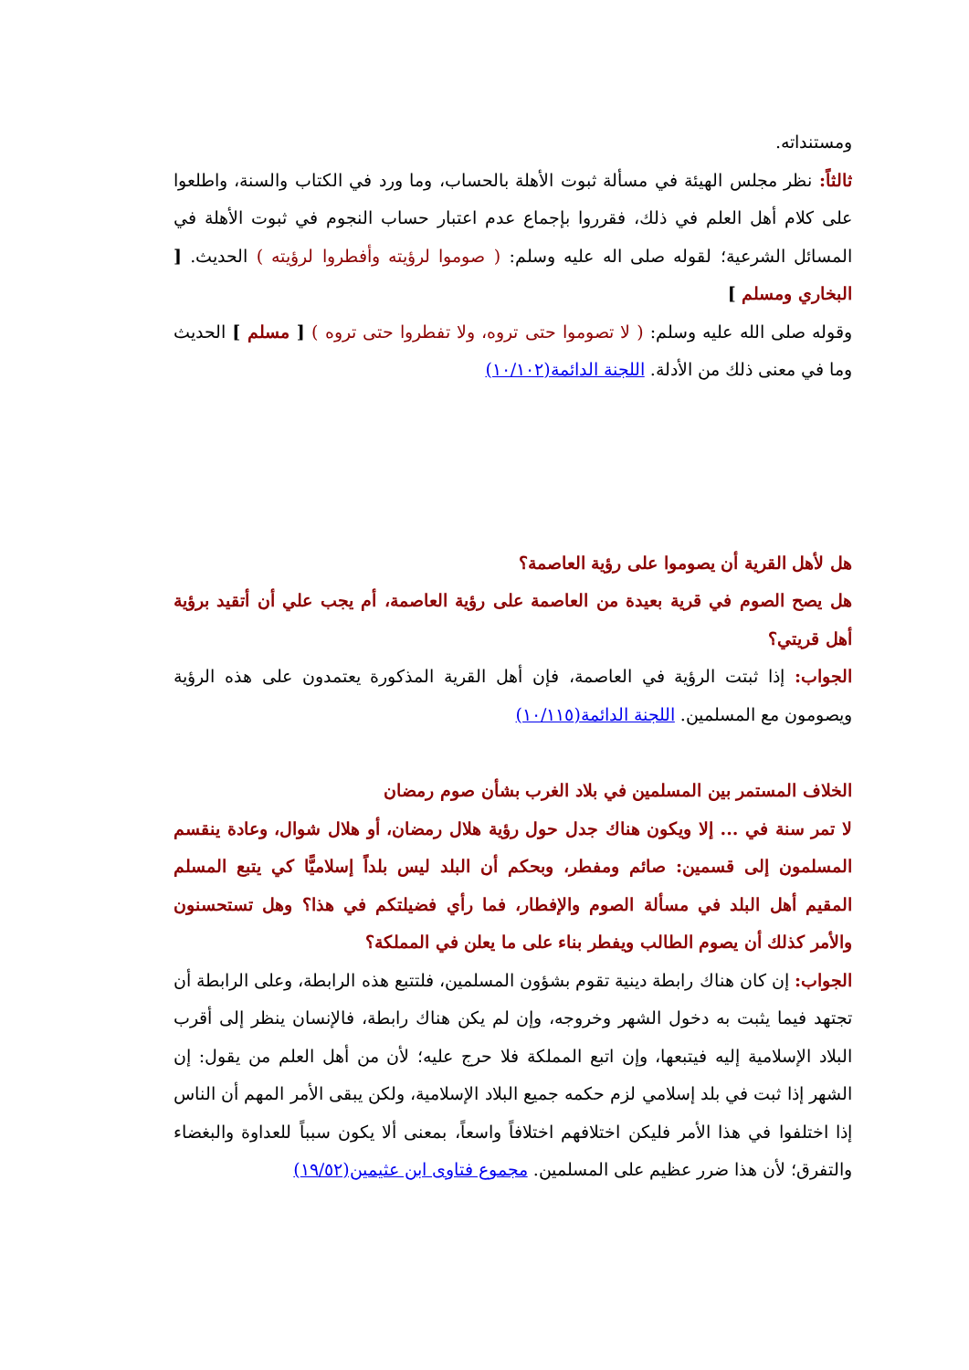ومستنداته.
ثالثاً: نظر مجلس الهيئة في مسألة ثبوت الأهلة بالحساب، وما ورد في الكتاب والسنة، واطلعوا على كلام أهل العلم في ذلك، فقرروا بإجماع عدم اعتبار حساب النجوم في ثبوت الأهلة في المسائل الشرعية؛ لقوله صلى اله عليه وسلم: ( صوموا لرؤيته وأفطروا لرؤيته ) الحديث. [ البخاري ومسلم ]
وقوله صلى الله عليه وسلم: ( لا تصوموا حتى تروه، ولا تفطروا حتى تروه ) [ مسلم ] الحديث وما في معنى ذلك من الأدلة. اللجنة الدائمة(١٠/١٠٢)
هل لأهل القرية أن يصوموا على رؤية العاصمة؟
هل يصح الصوم في قرية بعيدة من العاصمة على رؤية العاصمة، أم يجب علي أن أتقيد برؤية أهل قريتي؟
الجواب: إذا ثبتت الرؤية في العاصمة، فإن أهل القرية المذكورة يعتمدون على هذه الرؤية ويصومون مع المسلمين. اللجنة الدائمة(١٠/١١٥)
الخلاف المستمر بين المسلمين في بلاد الغرب بشأن صوم رمضان
لا تمر سنة في ... إلا ويكون هناك جدل حول رؤية هلال رمضان، أو هلال شوال، وعادة ينقسم المسلمون إلى قسمين: صائم ومفطر، وبحكم أن البلد ليس بلداً إسلاميًّا كي يتبع المسلم المقيم أهل البلد في مسألة الصوم والإفطار، فما رأي فضيلتكم في هذا؟ وهل تستحسنون والأمر كذلك أن يصوم الطالب ويفطر بناء على ما يعلن في المملكة؟
الجواب: إن كان هناك رابطة دينية تقوم بشؤون المسلمين، فلتتبع هذه الرابطة، وعلى الرابطة أن تجتهد فيما يثبت به دخول الشهر وخروجه، وإن لم يكن هناك رابطة، فالإنسان ينظر إلى أقرب البلاد الإسلامية إليه فيتبعها، وإن اتبع المملكة فلا حرج عليه؛ لأن من أهل العلم من يقول: إن الشهر إذا ثبت في بلد إسلامي لزم حكمه جميع البلاد الإسلامية، ولكن يبقى الأمر المهم أن الناس إذا اختلفوا في هذا الأمر فليكن اختلافهم اختلافاً واسعاً، بمعنى ألا يكون سبباً للعداوة والبغضاء والتفرق؛ لأن هذا ضرر عظيم على المسلمين. مجموع فتاوى ابن عثيمين(١٩/٥٢)